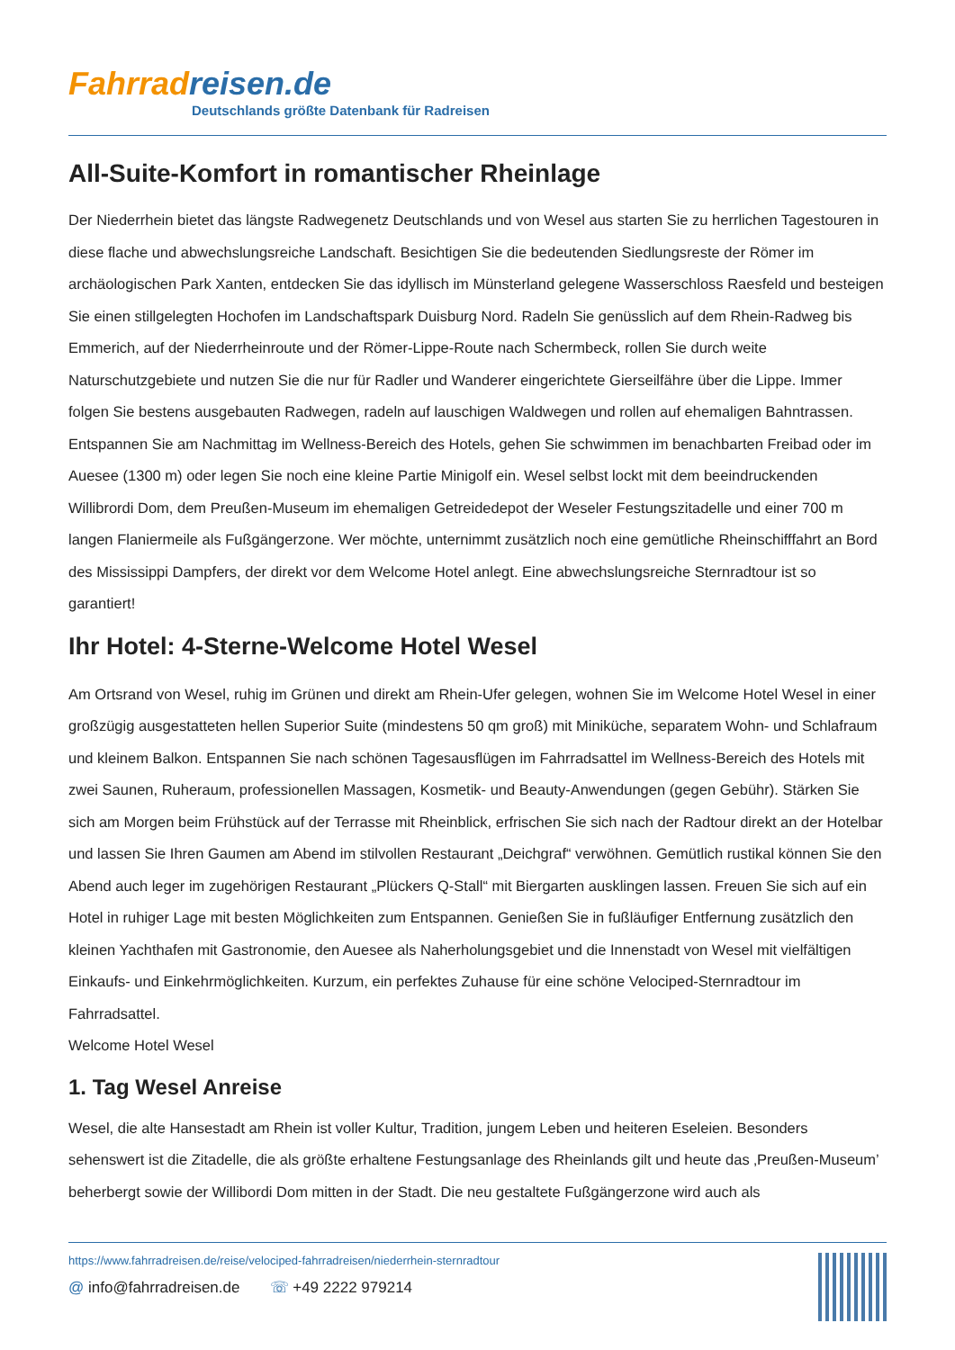Fahrrad reisen.de
Deutschlands größte Datenbank für Radreisen
All-Suite-Komfort in romantischer Rheinlage
Der Niederrhein bietet das längste Radwegenetz Deutschlands und von Wesel aus starten Sie zu herrlichen Tagestouren in diese flache und abwechslungsreiche Landschaft. Besichtigen Sie die bedeutenden Siedlungsreste der Römer im archäologischen Park Xanten, entdecken Sie das idyllisch im Münsterland gelegene Wasserschloss Raesfeld und besteigen Sie einen stillgelegten Hochofen im Landschaftspark Duisburg Nord. Radeln Sie genüsslich auf dem Rhein-Radweg bis Emmerich, auf der Niederrheinroute und der Römer-Lippe-Route nach Schermbeck, rollen Sie durch weite Naturschutzgebiete und nutzen Sie die nur für Radler und Wanderer eingerichtete Gierseilfähre über die Lippe. Immer folgen Sie bestens ausgebauten Radwegen, radeln auf lauschigen Waldwegen und rollen auf ehemaligen Bahntrassen. Entspannen Sie am Nachmittag im Wellness-Bereich des Hotels, gehen Sie schwimmen im benachbarten Freibad oder im Auesee (1300 m) oder legen Sie noch eine kleine Partie Minigolf ein. Wesel selbst lockt mit dem beeindruckenden Willibrordi Dom, dem Preußen-Museum im ehemaligen Getreidedepot der Weseler Festungszitadelle und einer 700 m langen Flaniermeile als Fußgängerzone. Wer möchte, unternimmt zusätzlich noch eine gemütliche Rheinschifffahrt an Bord des Mississippi Dampfers, der direkt vor dem Welcome Hotel anlegt. Eine abwechslungsreiche Sternradtour ist so garantiert!
Ihr Hotel: 4-Sterne-Welcome Hotel Wesel
Am Ortsrand von Wesel, ruhig im Grünen und direkt am Rhein-Ufer gelegen, wohnen Sie im Welcome Hotel Wesel in einer großzügig ausgestatteten hellen Superior Suite (mindestens 50 qm groß) mit Miniküche, separatem Wohn- und Schlafraum und kleinem Balkon. Entspannen Sie nach schönen Tagesausflügen im Fahrradsattel im Wellness-Bereich des Hotels mit zwei Saunen, Ruheraum, professionellen Massagen, Kosmetik- und Beauty-Anwendungen (gegen Gebühr). Stärken Sie sich am Morgen beim Frühstück auf der Terrasse mit Rheinblick, erfrischen Sie sich nach der Radtour direkt an der Hotelbar und lassen Sie Ihren Gaumen am Abend im stilvollen Restaurant „Deichgraf“ verwöhnen. Gemütlich rustikal können Sie den Abend auch leger im zugehörigen Restaurant „Plückers Q-Stall“ mit Biergarten ausklingen lassen. Freuen Sie sich auf ein Hotel in ruhiger Lage mit besten Möglichkeiten zum Entspannen. Genießen Sie in fußläufiger Entfernung zusätzlich den kleinen Yachthafen mit Gastronomie, den Auesee als Naherholungsgebiet und die Innenstadt von Wesel mit vielfältigen Einkaufs- und Einkehrmöglichkeiten. Kurzum, ein perfektes Zuhause für eine schöne Velociped-Sternradtour im Fahrradsattel.
Welcome Hotel Wesel
1. Tag Wesel Anreise
Wesel, die alte Hansestadt am Rhein ist voller Kultur, Tradition, jungem Leben und heiteren Eseleien. Besonders sehenswert ist die Zitadelle, die als größte erhaltene Festungsanlage des Rheinlands gilt und heute das ‚Preußen-Museum’ beherbergt sowie der Willibordi Dom mitten in der Stadt. Die neu gestaltete Fußgängerzone wird auch als
https://www.fahrradreisen.de/reise/velociped-fahrradreisen/niederrhein-sternradtour
@ info@fahrradreisen.de ☏ +49 2222 979214